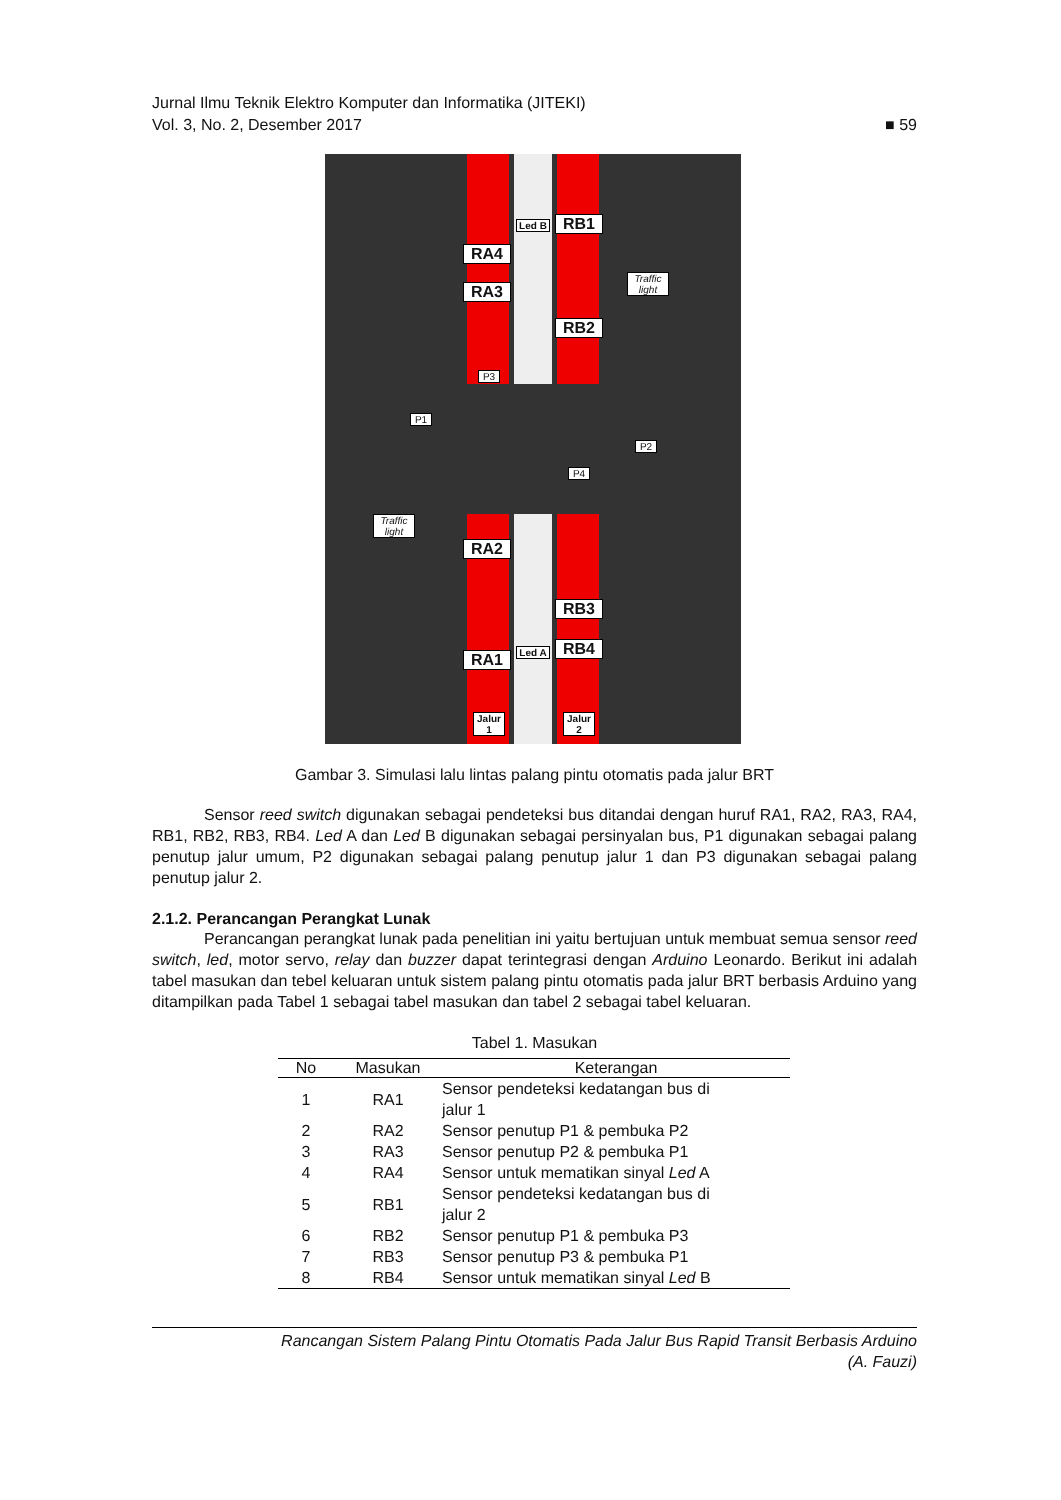Jurnal Ilmu Teknik Elektro Komputer dan Informatika (JITEKI)
Vol. 3, No. 2, Desember 2017 ■ 59
RA4
RA3
RB1
RB2
RA2
RB3
RB4
RA1
Led B
Led A
Traffic light
Traffic light
P3
P1
P2
P4
Jalur 1
Jalur 2
Gambar 3. Simulasi lalu lintas palang pintu otomatis pada jalur BRT
Sensor reed switch digunakan sebagai pendeteksi bus ditandai dengan huruf RA1, RA2, RA3, RA4, RB1, RB2, RB3, RB4. Led A dan Led B digunakan sebagai persinyalan bus, P1 digunakan sebagai palang penutup jalur umum, P2 digunakan sebagai palang penutup jalur 1 dan P3 digunakan sebagai palang penutup jalur 2.
2.1.2. Perancangan Perangkat Lunak
Perancangan perangkat lunak pada penelitian ini yaitu bertujuan untuk membuat semua sensor reed switch, led, motor servo, relay dan buzzer dapat terintegrasi dengan Arduino Leonardo. Berikut ini adalah tabel masukan dan tebel keluaran untuk sistem palang pintu otomatis pada jalur BRT berbasis Arduino yang ditampilkan pada Tabel 1 sebagai tabel masukan dan tabel 2 sebagai tabel keluaran.
Tabel 1. Masukan
| No | Masukan | Keterangan |
| --- | --- | --- |
| 1 | RA1 | Sensor pendeteksi kedatangan bus di jalur 1 |
| 2 | RA2 | Sensor penutup P1 & pembuka P2 |
| 3 | RA3 | Sensor penutup P2 & pembuka P1 |
| 4 | RA4 | Sensor untuk mematikan sinyal Led A |
| 5 | RB1 | Sensor pendeteksi kedatangan bus di jalur 2 |
| 6 | RB2 | Sensor penutup P1 & pembuka P3 |
| 7 | RB3 | Sensor penutup P3 & pembuka P1 |
| 8 | RB4 | Sensor untuk mematikan sinyal Led B |
Rancangan Sistem Palang Pintu Otomatis Pada Jalur Bus Rapid Transit Berbasis Arduino
(A. Fauzi)